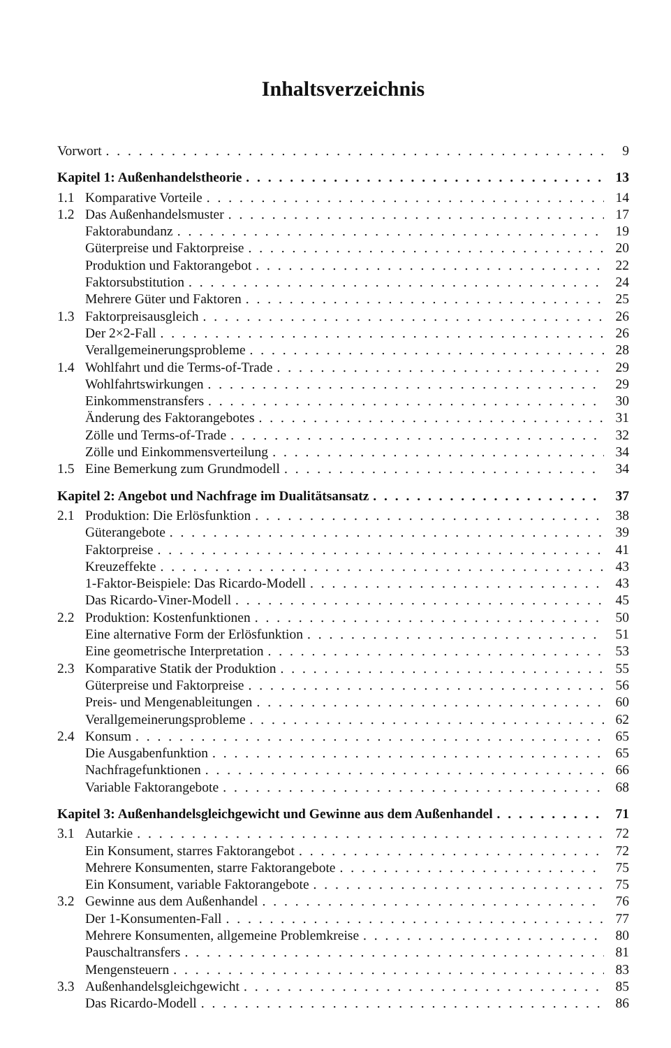Inhaltsverzeichnis
Vorwort 9
Kapitel 1: Außenhandelstheorie 13
1.1 Komparative Vorteile 14
1.2 Das Außenhandelsmuster 17
Faktorabundanz 19
Güterpreise und Faktorpreise 20
Produktion und Faktorangebot 22
Faktorsubstitution 24
Mehrere Güter und Faktoren 25
1.3 Faktorpreisausgleich 26
Der 2×2-Fall 26
Verallgemeinerungsprobleme 28
1.4 Wohlfahrt und die Terms-of-Trade 29
Wohlfahrtswirkungen 29
Einkommenstransfers 30
Änderung des Faktorangebotes 31
Zölle und Terms-of-Trade 32
Zölle und Einkommensverteilung 34
1.5 Eine Bemerkung zum Grundmodell 34
Kapitel 2: Angebot und Nachfrage im Dualitätsansatz 37
2.1 Produktion: Die Erlösfunktion 38
Güterangebote 39
Faktorpreise 41
Kreuzeffekte 43
1-Faktor-Beispiele: Das Ricardo-Modell 43
Das Ricardo-Viner-Modell 45
2.2 Produktion: Kostenfunktionen 50
Eine alternative Form der Erlösfunktion 51
Eine geometrische Interpretation 53
2.3 Komparative Statik der Produktion 55
Güterpreise und Faktorpreise 56
Preis- und Mengenableitungen 60
Verallgemeinerungsprobleme 62
2.4 Konsum 65
Die Ausgabenfunktion 65
Nachfragefunktionen 66
Variable Faktorangebote 68
Kapitel 3: Außenhandelsgleichgewicht und Gewinne aus dem Außenhandel 71
3.1 Autarkie 72
Ein Konsument, starres Faktorangebot 72
Mehrere Konsumenten, starre Faktorangebote 75
Ein Konsument, variable Faktorangebote 75
3.2 Gewinne aus dem Außenhandel 76
Der 1-Konsumenten-Fall 77
Mehrere Konsumenten, allgemeine Problemkreise 80
Pauschaltransfers 81
Mengensteuern 83
3.3 Außenhandelsgleichgewicht 85
Das Ricardo-Modell 86